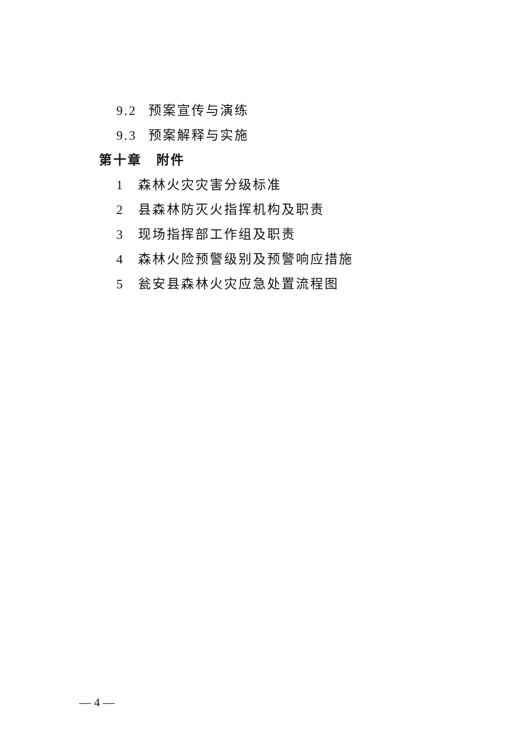9.2 预案宣传与演练
9.3 预案解释与实施
第十章　附件
1 森林火灾灾害分级标准
2 县森林防灭火指挥机构及职责
3 现场指挥部工作组及职责
4 森林火险预警级别及预警响应措施
5 瓮安县森林火灾应急处置流程图
— 4 —